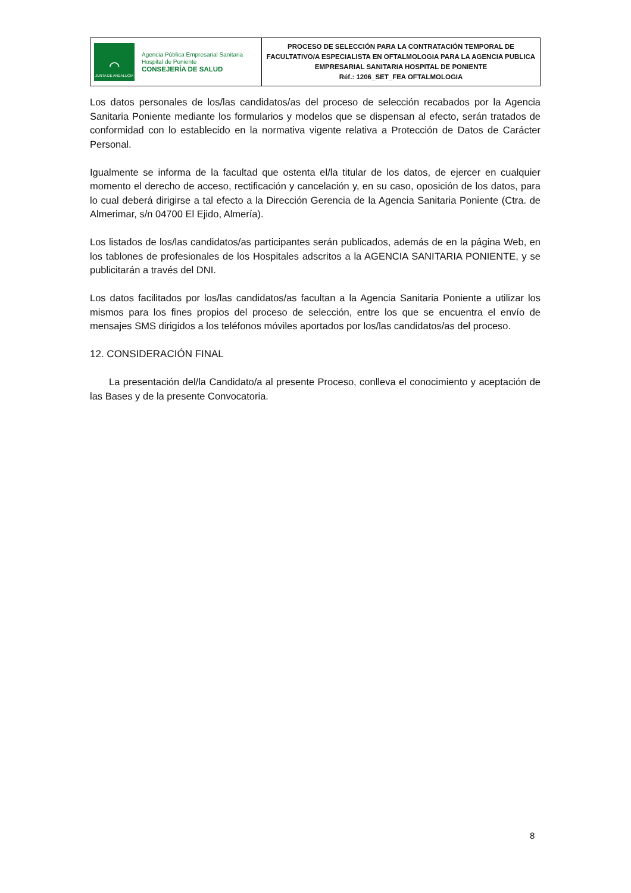| ⌒ JUNTA DE ANDALUCIA Agencia Pública Empresarial Sanitaria Hospital de Poniente CONSEJERÍA DE SALUD | PROCESO DE SELECCIÓN PARA LA CONTRATACIÓN TEMPORAL DE FACULTATIVO/A ESPECIALISTA EN OFTALMOLOGIA PARA LA AGENCIA PUBLICA EMPRESARIAL SANITARIA HOSPITAL DE PONIENTE Réf.: 1206_SET_FEA OFTALMOLOGIA |
Los datos personales de los/las candidatos/as del proceso de selección recabados por la Agencia Sanitaria Poniente mediante los formularios y modelos que se dispensan al efecto, serán tratados de conformidad con lo establecido en la normativa vigente relativa a Protección de Datos de Carácter Personal.
Igualmente se informa de la facultad que ostenta el/la titular de los datos, de ejercer en cualquier momento el derecho de acceso, rectificación y cancelación y, en su caso, oposición de los datos, para lo cual deberá dirigirse a tal efecto a la Dirección Gerencia de la Agencia Sanitaria Poniente (Ctra. de Almerimar, s/n 04700 El Ejido, Almería).
Los listados de los/las candidatos/as participantes serán publicados, además de en la página Web, en los tablones de profesionales de los Hospitales adscritos a la AGENCIA SANITARIA PONIENTE, y se publicitarán a través del DNI.
Los datos facilitados por los/las candidatos/as facultan a la Agencia Sanitaria Poniente a utilizar los mismos para los fines propios del proceso de selección, entre los que se encuentra el envío de mensajes SMS dirigidos a los teléfonos móviles aportados por los/las candidatos/as del proceso.
12. CONSIDERACIÓN FINAL
La presentación del/la Candidato/a al presente Proceso, conlleva el conocimiento y aceptación de las Bases y de la presente Convocatoria.
8